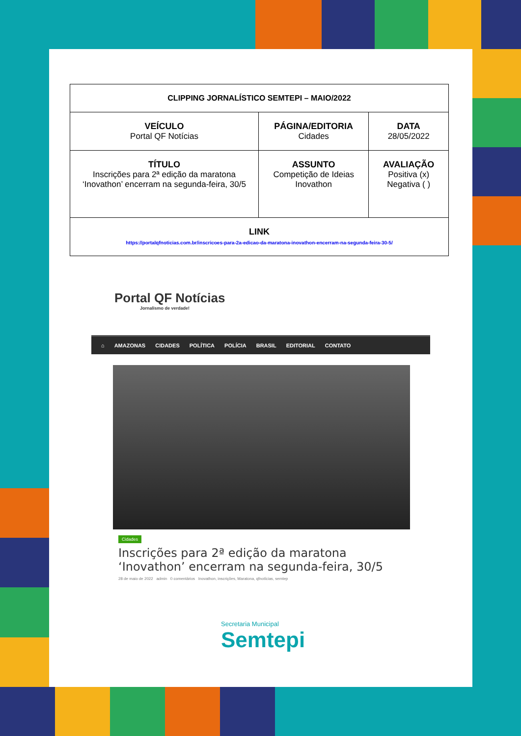| CLIPPING JORNALÍSTICO SEMTEPI – MAIO/2022 | | |
| VEÍCULO Portal QF Notícias | PÁGINA/EDITORIA Cidades | DATA 28/05/2022 |
| TÍTULO Inscrições para 2ª edição da maratona ‘Inovathon’ encerram na segunda-feira, 30/5 | ASSUNTO Competição de Ideias Inovathon | AVALIAÇÃO Positiva (x) Negativa ( ) |
| LINK https://portalqfnoticias.com.br/inscricoes-para-2a-edicao-da-maratona-inovathon-encerram-na-segunda-feira-30-5/ | | |
Portal QF Notícias
Jornalismo de verdade!
⌂ AMAZONAS CIDADES POLÍTICA POLÍCIA BRASIL EDITORIAL CONTATO
Cidades
Inscrições para 2ª edição da maratona ‘Inovathon’ encerram na segunda-feira, 30/5
28 de maio de 2022 admin 0 comentários Inovathon, inscrições, Maratona, qfnotícias, semtep
Secretaria Municipal
Semtepi